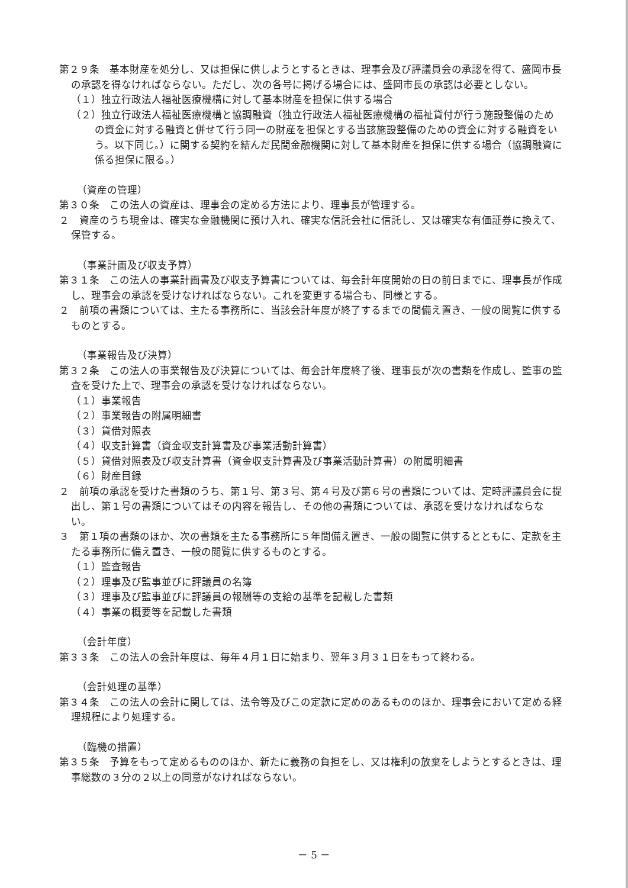第２９条　基本財産を処分し、又は担保に供しようとするときは、理事会及び評議員会の承認を得て、盛岡市長の承認を得なければならない。ただし、次の各号に掲げる場合には、盛岡市長の承認は必要としない。
（１）独立行政法人福祉医療機構に対して基本財産を担保に供する場合
（２）独立行政法人福祉医療機構と協調融資（独立行政法人福祉医療機構の福祉貸付が行う施設整備のための資金に対する融資と併せて行う同一の財産を担保とする当該施設整備のための資金に対する融資をいう。以下同じ。）に関する契約を結んだ民間金融機関に対して基本財産を担保に供する場合（協調融資に係る担保に限る。）
（資産の管理）
第３０条　この法人の資産は、理事会の定める方法により、理事長が管理する。
２　資産のうち現金は、確実な金融機関に預け入れ、確実な信託会社に信託し、又は確実な有価証券に換えて、保管する。
（事業計画及び収支予算）
第３１条　この法人の事業計画書及び収支予算書については、毎会計年度開始の日の前日までに、理事長が作成し、理事会の承認を受けなければならない。これを変更する場合も、同様とする。
２　前項の書類については、主たる事務所に、当該会計年度が終了するまでの間備え置き、一般の閲覧に供するものとする。
（事業報告及び決算）
第３２条　この法人の事業報告及び決算については、毎会計年度終了後、理事長が次の書類を作成し、監事の監査を受けた上で、理事会の承認を受けなければならない。
（１）事業報告
（２）事業報告の附属明細書
（３）貸借対照表
（４）収支計算書（資金収支計算書及び事業活動計算書）
（５）貸借対照表及び収支計算書（資金収支計算書及び事業活動計算書）の附属明細書
（６）財産目録
２　前項の承認を受けた書類のうち、第１号、第３号、第４号及び第６号の書類については、定時評議員会に提出し、第１号の書類についてはその内容を報告し、その他の書類については、承認を受けなければならない。
３　第１項の書類のほか、次の書類を主たる事務所に５年間備え置き、一般の閲覧に供するとともに、定款を主たる事務所に備え置き、一般の閲覧に供するものとする。
（１）監査報告
（２）理事及び監事並びに評議員の名簿
（３）理事及び監事並びに評議員の報酬等の支給の基準を記載した書類
（４）事業の概要等を記載した書類
（会計年度）
第３３条　この法人の会計年度は、毎年４月１日に始まり、翌年３月３１日をもって終わる。
（会計処理の基準）
第３４条　この法人の会計に関しては、法令等及びこの定款に定めのあるもののほか、理事会において定める経理規程により処理する。
（臨機の措置）
第３５条　予算をもって定めるもののほか、新たに義務の負担をし、又は権利の放棄をしようとするときは、理事総数の３分の２以上の同意がなければならない。
－ 5 －